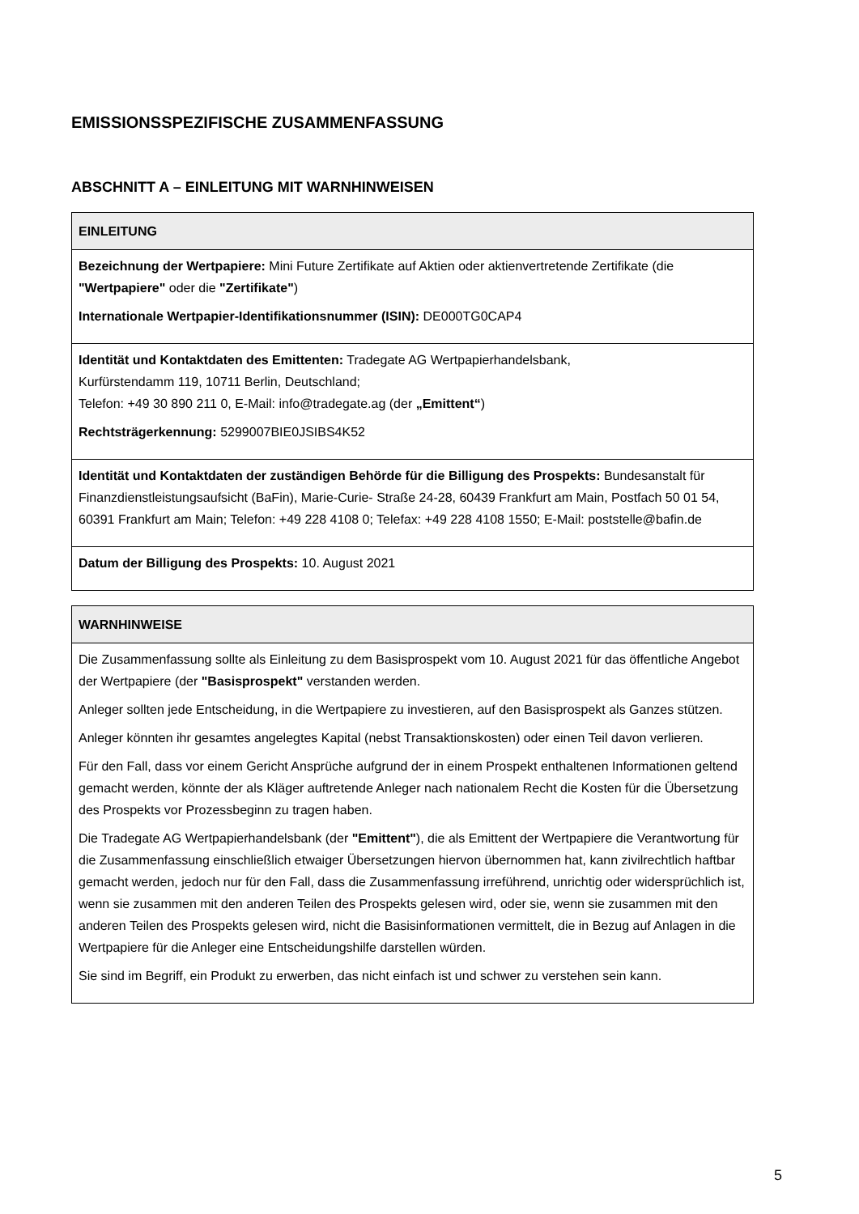EMISSIONSSPEZIFISCHE ZUSAMMENFASSUNG
ABSCHNITT A – EINLEITUNG MIT WARNHINWEISEN
| EINLEITUNG |
| --- |
| Bezeichnung der Wertpapiere: Mini Future Zertifikate auf Aktien oder aktienvertretende Zertifikate (die "Wertpapiere" oder die "Zertifikate" ) Internationale Wertpapier-Identifikationsnummer (ISIN): DE000TG0CAP4 |
| Identität und Kontaktdaten des Emittenten: Tradegate AG Wertpapierhandelsbank, Kurfürstendamm 119, 10711 Berlin, Deutschland; Telefon: +49 30 890 211 0, E-Mail: info@tradegate.ag (der „Emittent“ ) Rechtsträgerkennung: 5299007BIE0JSIBS4K52 |
| Identität und Kontaktdaten der zuständigen Behörde für die Billigung des Prospekts: Bundesanstalt für Finanzdienstleistungsaufsicht (BaFin), Marie-Curie- Straße 24-28, 60439 Frankfurt am Main, Postfach 50 01 54, 60391 Frankfurt am Main; Telefon: +49 228 4108 0; Telefax: +49 228 4108 1550; E-Mail: poststelle@bafin.de |
| Datum der Billigung des Prospekts: 10. August 2021 |
| WARNHINWEISE |
| --- |
| Die Zusammenfassung sollte als Einleitung zu dem Basisprospekt vom 10. August 2021 für das öffentliche Angebot der Wertpapiere (der "Basisprospekt" verstanden werden. Anleger sollten jede Entscheidung, in die Wertpapiere zu investieren, auf den Basisprospekt als Ganzes stützen. Anleger könnten ihr gesamtes angelegtes Kapital (nebst Transaktionskosten) oder einen Teil davon verlieren. Für den Fall, dass vor einem Gericht Ansprüche aufgrund der in einem Prospekt enthaltenen Informationen geltend gemacht werden, könnte der als Kläger auftretende Anleger nach nationalem Recht die Kosten für die Übersetzung des Prospekts vor Prozessbeginn zu tragen haben. Die Tradegate AG Wertpapierhandelsbank (der "Emittent" ), die als Emittent der Wertpapiere die Verantwortung für die Zusammenfassung einschließlich etwaiger Übersetzungen hiervon übernommen hat, kann zivilrechtlich haftbar gemacht werden, jedoch nur für den Fall, dass die Zusammenfassung irreführend, unrichtig oder widersprüchlich ist, wenn sie zusammen mit den anderen Teilen des Prospekts gelesen wird, oder sie, wenn sie zusammen mit den anderen Teilen des Prospekts gelesen wird, nicht die Basisinformationen vermittelt, die in Bezug auf Anlagen in die Wertpapiere für die Anleger eine Entscheidungshilfe darstellen würden. Sie sind im Begriff, ein Produkt zu erwerben, das nicht einfach ist und schwer zu verstehen sein kann. |
5